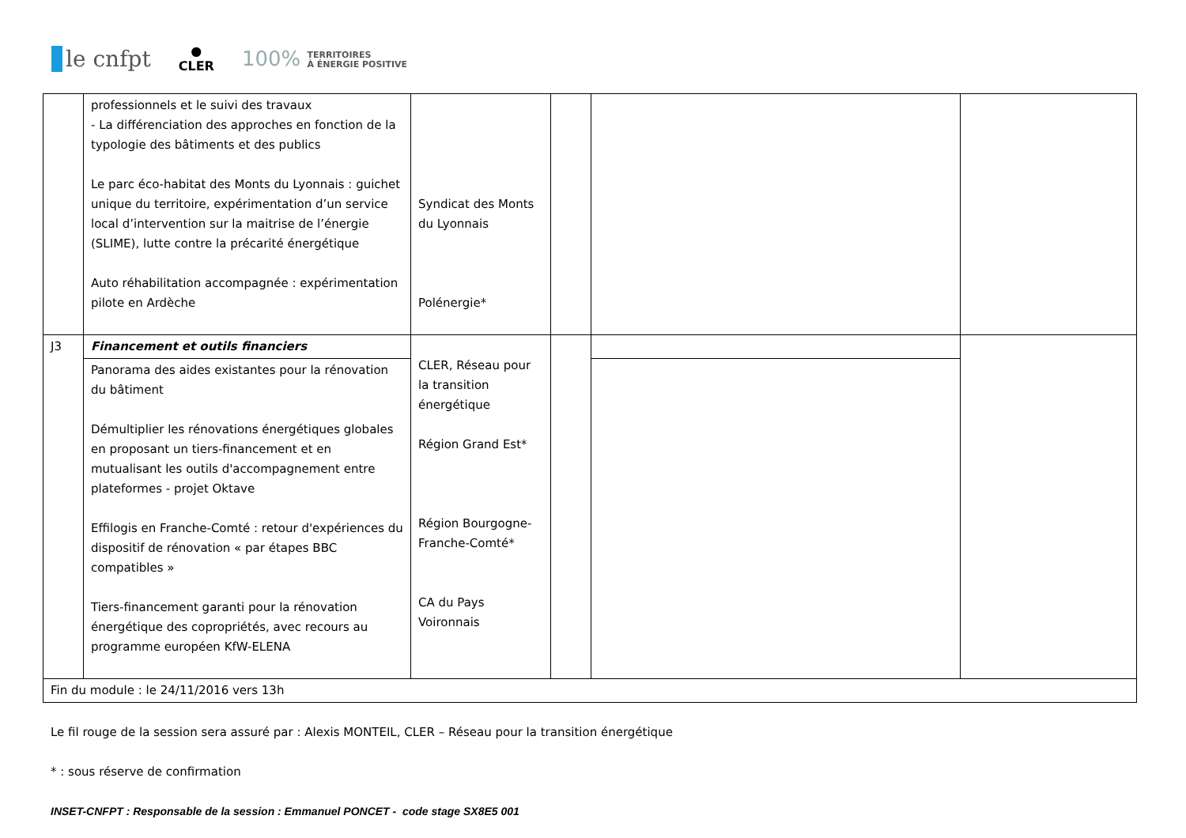le cnfpt
●
CLER
100% TERRITOIRES
À ÉNERGIE POSITIVE
| | professionnels et le suivi des travaux - La différenciation des approches en fonction de la typologie des bâtiments et des publics Le parc éco-habitat des Monts du Lyonnais : guichet unique du territoire, expérimentation d’un service local d’intervention sur la maitrise de l’énergie (SLIME), lutte contre la précarité énergétique Auto réhabilitation accompagnée : expérimentation pilote en Ardèche | Syndicat des Monts du Lyonnais Polénergie* | | | |
| J3 | Financement et outils financiers | CLER, Réseau pour la transition énergétique Région Grand Est* Région Bourgogne-Franche-Comté* CA du Pays Voironnais | | | |
| | Panorama des aides existantes pour la rénovation du bâtiment Démultiplier les rénovations énergétiques globales en proposant un tiers-financement et en mutualisant les outils d'accompagnement entre plateformes - projet Oktave Effilogis en Franche-Comté : retour d'expériences du dispositif de rénovation « par étapes BBC compatibles » Tiers-financement garanti pour la rénovation énergétique des copropriétés, avec recours au programme européen KfW-ELENA | | | | |
| Fin du module : le 24/11/2016 vers 13h | | | | | |
Le fil rouge de la session sera assuré par : Alexis MONTEIL, CLER – Réseau pour la transition énergétique
* : sous réserve de confirmation
INSET-CNFPT : Responsable de la session : Emmanuel PONCET - code stage SX8E5 001